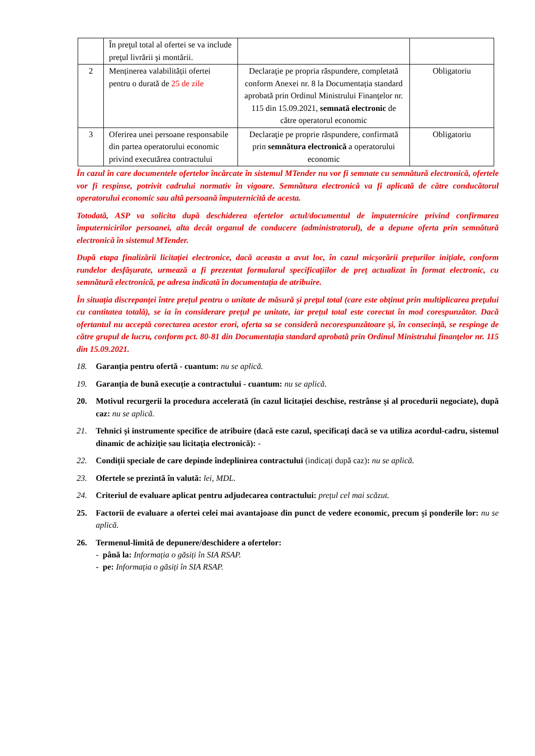| | În preţul total al ofertei se va include preţul livrării şi montării. | | |
| 2 | Menținerea valabilității ofertei pentru o durată de 25 de zile | Declaraţie pe propria răspundere, completată conform Anexei nr. 8 la Documentația standard aprobată prin Ordinul Ministrului Finanţelor nr. 115 din 15.09.2021, semnată electronic de către operatorul economic | Obligatoriu |
| 3 | Oferirea unei persoane responsabile din partea operatorului economic privind executărea contractului | Declaraţie pe proprie răspundere, confirmată prin semnătura electronică a operatorului economic | Obligatoriu |
În cazul în care documentele ofertelor încărcate în sistemul MTender nu vor fi semnate cu semnătură electronică, ofertele vor fi respinse, potrivit cadrului normativ în vigoare. Semnătura electronică va fi aplicată de către conducătorul operatorului economic sau altă persoană împuternicită de acesta.
Totodată, ASP va solicita după deschiderea ofertelor actul/documentul de împuternicire privind confirmarea împuternicirilor persoanei, alta decât organul de conducere (administratorul), de a depune oferta prin semnătură electronică în sistemul MTender.
După etapa finalizării licitației electronice, dacă aceasta a avut loc, în cazul micșorării prețurilor inițiale, conform rundelor desfășurate, urmează a fi prezentat formularul specificațiilor de preț actualizat în format electronic, cu semnătură electronică, pe adresa indicată în documentația de atribuire.
În situația discrepanței între prețul pentru o unitate de măsură şi preţul total (care este obţinut prin multiplicarea preţului cu cantitatea totală), se ia în considerare preţul pe unitate, iar preţul total este corectat în mod corespunzător. Dacă ofertantul nu acceptă corectarea acestor erori, oferta sa se consideră necorespunzătoare şi, în consecinţă, se respinge de către grupul de lucru, conform pct. 80-81 din Documentația standard aprobată prin Ordinul Ministrului finanţelor nr. 115 din 15.09.2021.
18. Garanția pentru ofertă - cuantum: nu se aplică.
19. Garanția de bună execuție a contractului - cuantum: nu se aplică.
20. Motivul recurgerii la procedura accelerată (în cazul licitației deschise, restrânse și al procedurii negociate), după caz: nu se aplică.
21. Tehnici și instrumente specifice de atribuire (dacă este cazul, specificați dacă se va utiliza acordul-cadru, sistemul dinamic de achiziție sau licitația electronică): -
22. Condiții speciale de care depinde îndeplinirea contractului (indicați după caz): nu se aplică.
23. Ofertele se prezintă în valută: lei, MDL.
24. Criteriul de evaluare aplicat pentru adjudecarea contractului: prețul cel mai scăzut.
25. Factorii de evaluare a ofertei celei mai avantajoase din punct de vedere economic, precum și ponderile lor: nu se aplică.
26. Termenul-limită de depunere/deschidere a ofertelor:
- până la: Informația o găsiți în SIA RSAP.
- pe: Informația o găsiți în SIA RSAP.